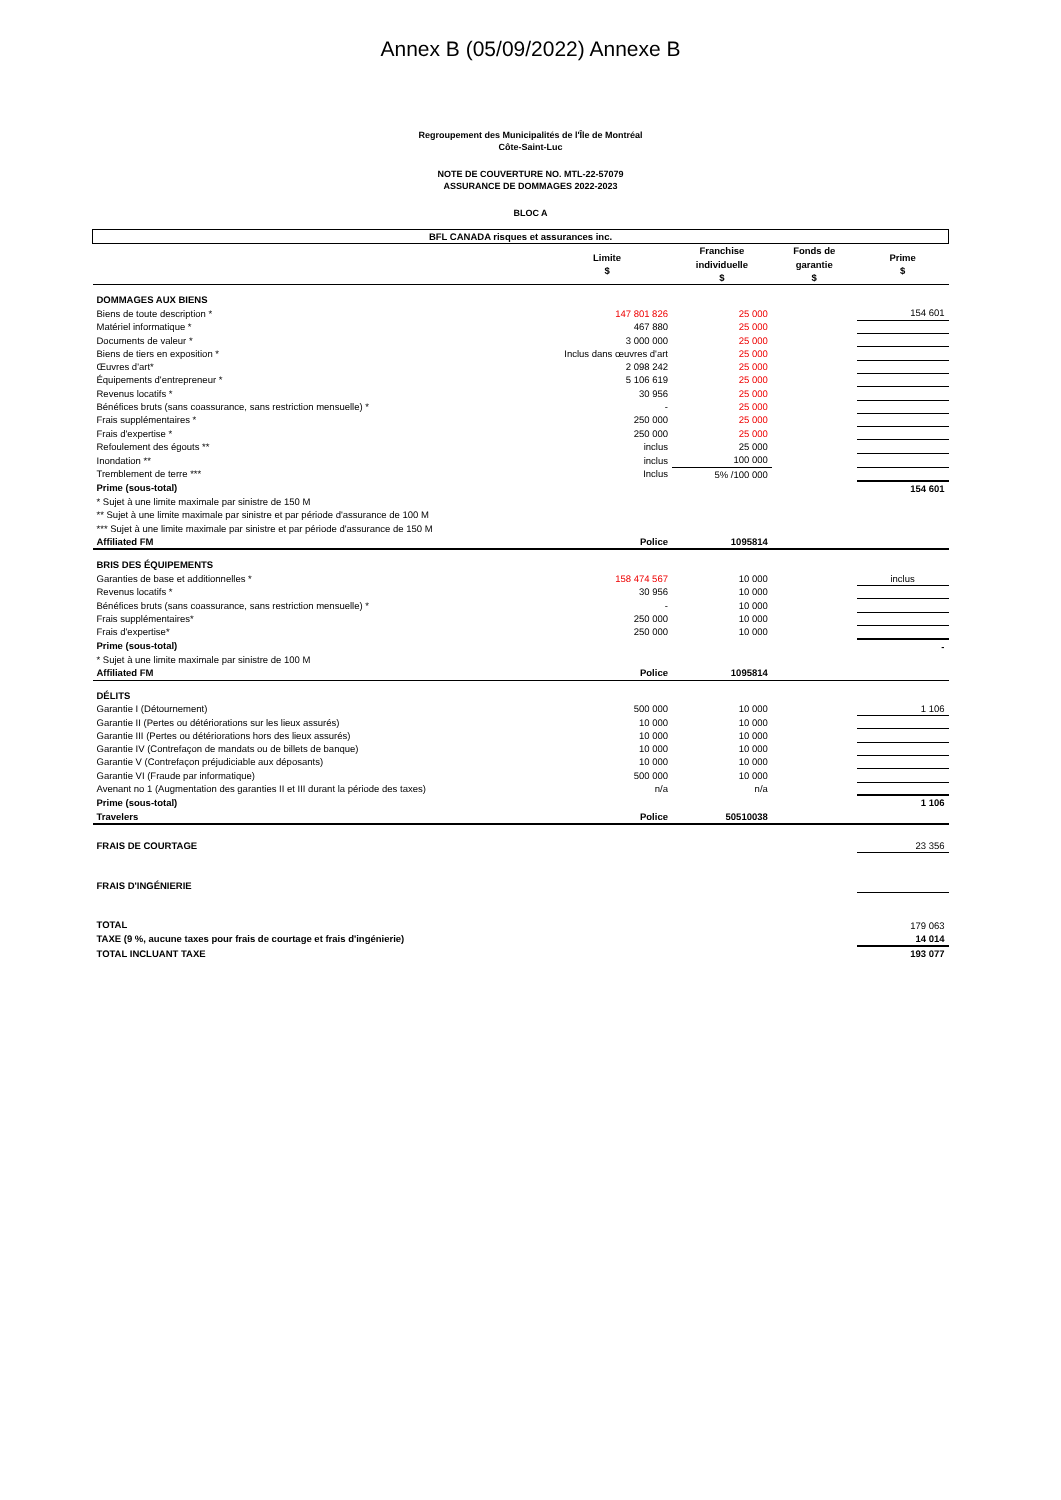Annex B (05/09/2022) Annexe B
Regroupement des Municipalités de l'Île de Montréal
Côte-Saint-Luc
NOTE DE COUVERTURE NO. MTL-22-57079
ASSURANCE DE DOMMAGES 2022-2023
BLOC A
| BFL CANADA risques et assurances inc. | | | | |
| --- | --- | --- | --- | --- |
| | Limite $ | Franchise individuelle $ | Fonds de garantie $ | Prime $ |
| DOMMAGES AUX BIENS | | | | |
| Biens de toute description * | 147 801 826 | 25 000 | | 154 601 |
| Matériel informatique * | 467 880 | 25 000 | | |
| Documents de valeur * | 3 000 000 | 25 000 | | |
| Biens de tiers en exposition * | Inclus dans œuvres d'art | 25 000 | | |
| Œuvres d'art* | 2 098 242 | 25 000 | | |
| Équipements d'entrepreneur * | 5 106 619 | 25 000 | | |
| Revenus locatifs * | 30 956 | 25 000 | | |
| Bénéfices bruts (sans coassurance, sans restriction mensuelle) * | - | 25 000 | | |
| Frais supplémentaires * | 250 000 | 25 000 | | |
| Frais d'expertise * | 250 000 | 25 000 | | |
| Refoulement des égouts ** | inclus | 25 000 | | |
| Inondation ** | inclus | 100 000 | | |
| Tremblement de terre *** | Inclus | 5% /100 000 | | |
| Prime (sous-total) | | | | 154 601 |
| * Sujet à une limite maximale par sinistre de 150 M | | | | |
| ** Sujet à une limite maximale par sinistre et par période d'assurance de 100 M | | | | |
| *** Sujet à une limite maximale par sinistre et par période d'assurance de 150 M | | | | |
| Affiliated FM | Police | 1095814 | | |
| BRIS DES ÉQUIPEMENTS | | | | |
| Garanties de base et additionnelles * | 158 474 567 | 10 000 | | inclus |
| Revenus locatifs * | 30 956 | 10 000 | | |
| Bénéfices bruts (sans coassurance, sans restriction mensuelle) * | - | 10 000 | | |
| Frais supplémentaires* | 250 000 | 10 000 | | |
| Frais d'expertise* | 250 000 | 10 000 | | |
| Prime (sous-total) | | | | - |
| * Sujet à une limite maximale par sinistre de 100 M | | | | |
| Affiliated FM | Police | 1095814 | | |
| DÉLITS | | | | |
| Garantie I (Détournement) | 500 000 | 10 000 | | 1 106 |
| Garantie II (Pertes ou détériorations sur les lieux assurés) | 10 000 | 10 000 | | |
| Garantie III (Pertes ou détériorations hors des lieux assurés) | 10 000 | 10 000 | | |
| Garantie IV (Contrefaçon de mandats ou de billets de banque) | 10 000 | 10 000 | | |
| Garantie V (Contrefaçon préjudiciable aux déposants) | 10 000 | 10 000 | | |
| Garantie VI (Fraude par informatique) | 500 000 | 10 000 | | |
| Avenant no 1 (Augmentation des garanties II et III durant la période des taxes) | n/a | n/a | | |
| Prime (sous-total) | | | | 1 106 |
| Travelers | Police | 50510038 | | |
| FRAIS DE COURTAGE | | | | 23 356 |
| FRAIS D'INGÉNIERIE | | | | |
| TOTAL | | | | 179 063 |
| TAXE (9 %, aucune taxes pour frais de courtage et frais d'ingénierie) | | | | 14 014 |
| TOTAL INCLUANT TAXE | | | | 193 077 |